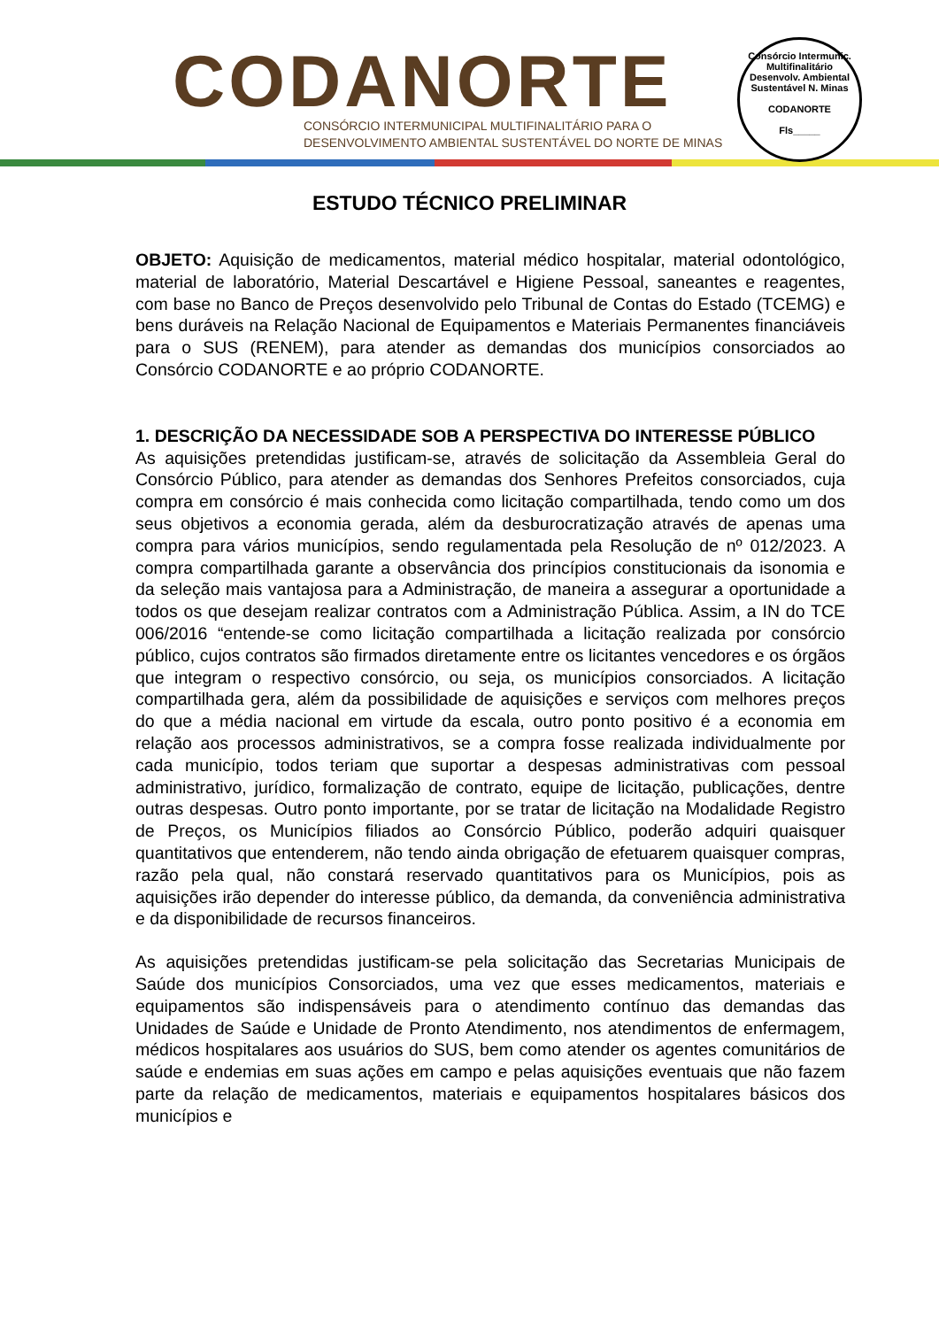CODANORTE
CONSÓRCIO INTERMUNICIPAL MULTIFINALITÁRIO PARA O
DESENVOLVIMENTO AMBIENTAL SUSTENTÁVEL DO NORTE DE MINAS
Consórcio Intermunic. Multifinalitário Desenvolv. Ambiental Sustentável N. Minas
CODANORTE
Fls_____
ESTUDO TÉCNICO PRELIMINAR
OBJETO: Aquisição de medicamentos, material médico hospitalar, material odontológico, material de laboratório, Material Descartável e Higiene Pessoal, saneantes e reagentes, com base no Banco de Preços desenvolvido pelo Tribunal de Contas do Estado (TCEMG) e bens duráveis na Relação Nacional de Equipamentos e Materiais Permanentes financiáveis para o SUS (RENEM), para atender as demandas dos municípios consorciados ao Consórcio CODANORTE e ao próprio CODANORTE.
1. DESCRIÇÃO DA NECESSIDADE SOB A PERSPECTIVA DO INTERESSE PÚBLICO
As aquisições pretendidas justificam-se, através de solicitação da Assembleia Geral do Consórcio Público, para atender as demandas dos Senhores Prefeitos consorciados, cuja compra em consórcio é mais conhecida como licitação compartilhada, tendo como um dos seus objetivos a economia gerada, além da desburocratização através de apenas uma compra para vários municípios, sendo regulamentada pela Resolução de nº 012/2023. A compra compartilhada garante a observância dos princípios constitucionais da isonomia e da seleção mais vantajosa para a Administração, de maneira a assegurar a oportunidade a todos os que desejam realizar contratos com a Administração Pública. Assim, a IN do TCE 006/2016 “entende-se como licitação compartilhada a licitação realizada por consórcio público, cujos contratos são firmados diretamente entre os licitantes vencedores e os órgãos que integram o respectivo consórcio, ou seja, os municípios consorciados. A licitação compartilhada gera, além da possibilidade de aquisições e serviços com melhores preços do que a média nacional em virtude da escala, outro ponto positivo é a economia em relação aos processos administrativos, se a compra fosse realizada individualmente por cada município, todos teriam que suportar a despesas administrativas com pessoal administrativo, jurídico, formalização de contrato, equipe de licitação, publicações, dentre outras despesas. Outro ponto importante, por se tratar de licitação na Modalidade Registro de Preços, os Municípios filiados ao Consórcio Público, poderão adquiri quaisquer quantitativos que entenderem, não tendo ainda obrigação de efetuarem quaisquer compras, razão pela qual, não constará reservado quantitativos para os Municípios, pois as aquisições irão depender do interesse público, da demanda, da conveniência administrativa e da disponibilidade de recursos financeiros.
As aquisições pretendidas justificam-se pela solicitação das Secretarias Municipais de Saúde dos municípios Consorciados, uma vez que esses medicamentos, materiais e equipamentos são indispensáveis para o atendimento contínuo das demandas das Unidades de Saúde e Unidade de Pronto Atendimento, nos atendimentos de enfermagem, médicos hospitalares aos usuários do SUS, bem como atender os agentes comunitários de saúde e endemias em suas ações em campo e pelas aquisições eventuais que não fazem parte da relação de medicamentos, materiais e equipamentos hospitalares básicos dos municípios e